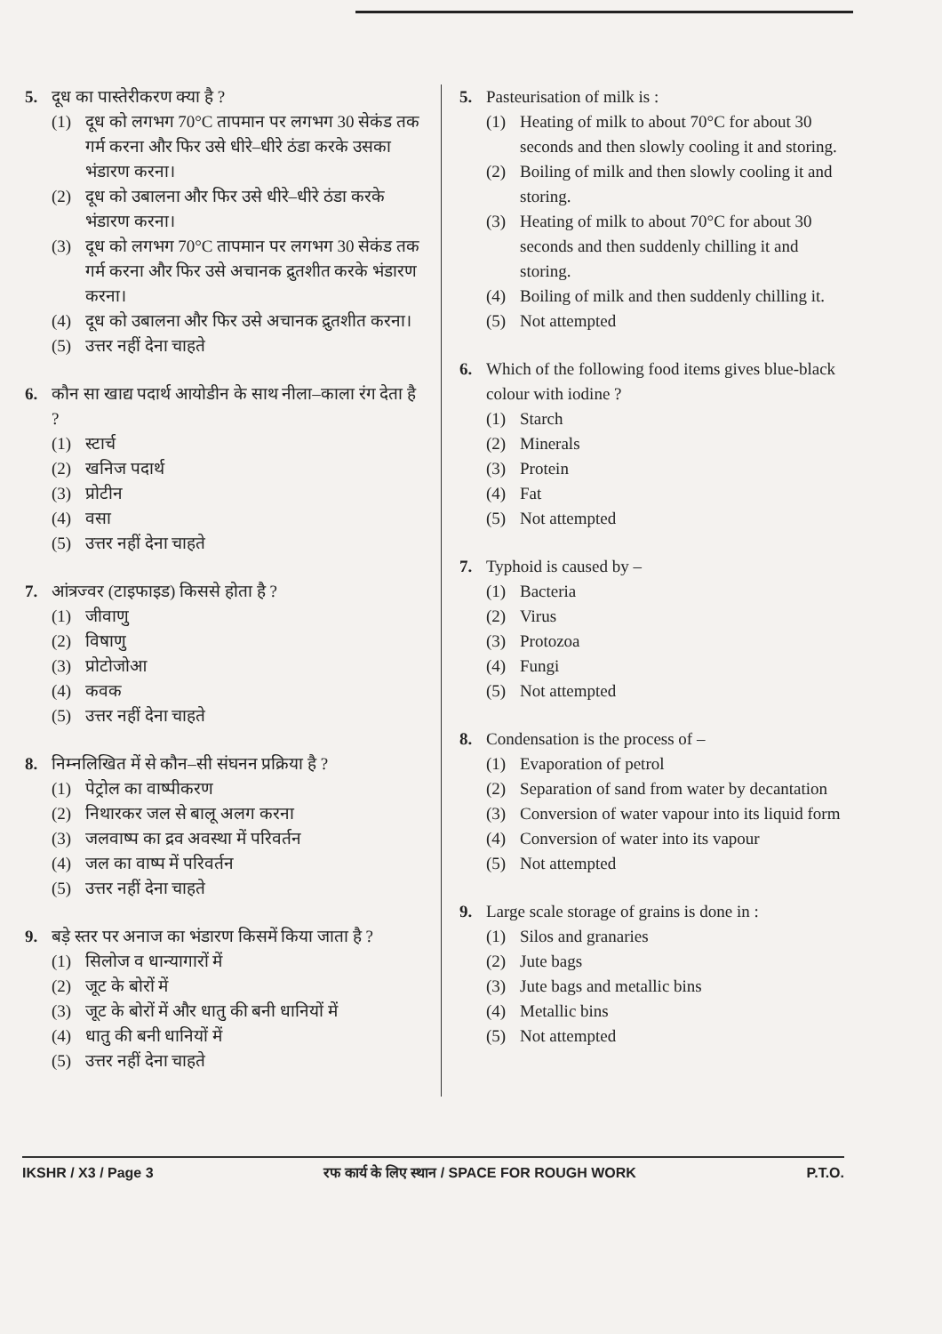5. दूध का पास्तेरीकरण क्या है ?
(1) दूध को लगभग 70°C तापमान पर लगभग 30 सेकंड तक गर्म करना और फिर उसे धीरे–धीरे ठंडा करके उसका भंडारण करना।
(2) दूध को उबालना और फिर उसे धीरे–धीरे ठंडा करके भंडारण करना।
(3) दूध को लगभग 70°C तापमान पर लगभग 30 सेकंड तक गर्म करना और फिर उसे अचानक द्रुतशीत करके भंडारण करना।
(4) दूध को उबालना और फिर उसे अचानक द्रुतशीत करना।
(5) उत्तर नहीं देना चाहते
6. कौन सा खाद्य पदार्थ आयोडीन के साथ नीला–काला रंग देता है ?
(1) स्टार्च
(2) खनिज पदार्थ
(3) प्रोटीन
(4) वसा
(5) उत्तर नहीं देना चाहते
7. आंत्रज्वर (टाइफाइड) किससे होता है ?
(1) जीवाणु
(2) विषाणु
(3) प्रोटोजोआ
(4) कवक
(5) उत्तर नहीं देना चाहते
8. निम्नलिखित में से कौन–सी संघनन प्रक्रिया है ?
(1) पेट्रोल का वाष्पीकरण
(2) निथारकर जल से बालू अलग करना
(3) जलवाष्प का द्रव अवस्था में परिवर्तन
(4) जल का वाष्प में परिवर्तन
(5) उत्तर नहीं देना चाहते
9. बड़े स्तर पर अनाज का भंडारण किसमें किया जाता है ?
(1) सिलोज व धान्यागारों में
(2) जूट के बोरों में
(3) जूट के बोरों में और धातु की बनी धानियों में
(4) धातु की बनी धानियों में
(5) उत्तर नहीं देना चाहते
5. Pasteurisation of milk is :
(1) Heating of milk to about 70°C for about 30 seconds and then slowly cooling it and storing.
(2) Boiling of milk and then slowly cooling it and storing.
(3) Heating of milk to about 70°C for about 30 seconds and then suddenly chilling it and storing.
(4) Boiling of milk and then suddenly chilling it.
(5) Not attempted
6. Which of the following food items gives blue-black colour with iodine ?
(1) Starch
(2) Minerals
(3) Protein
(4) Fat
(5) Not attempted
7. Typhoid is caused by –
(1) Bacteria
(2) Virus
(3) Protozoa
(4) Fungi
(5) Not attempted
8. Condensation is the process of –
(1) Evaporation of petrol
(2) Separation of sand from water by decantation
(3) Conversion of water vapour into its liquid form
(4) Conversion of water into its vapour
(5) Not attempted
9. Large scale storage of grains is done in :
(1) Silos and granaries
(2) Jute bags
(3) Jute bags and metallic bins
(4) Metallic bins
(5) Not attempted
IKSHR / X3 / Page 3 रफ कार्य के लिए स्थान / SPACE FOR ROUGH WORK P.T.O.